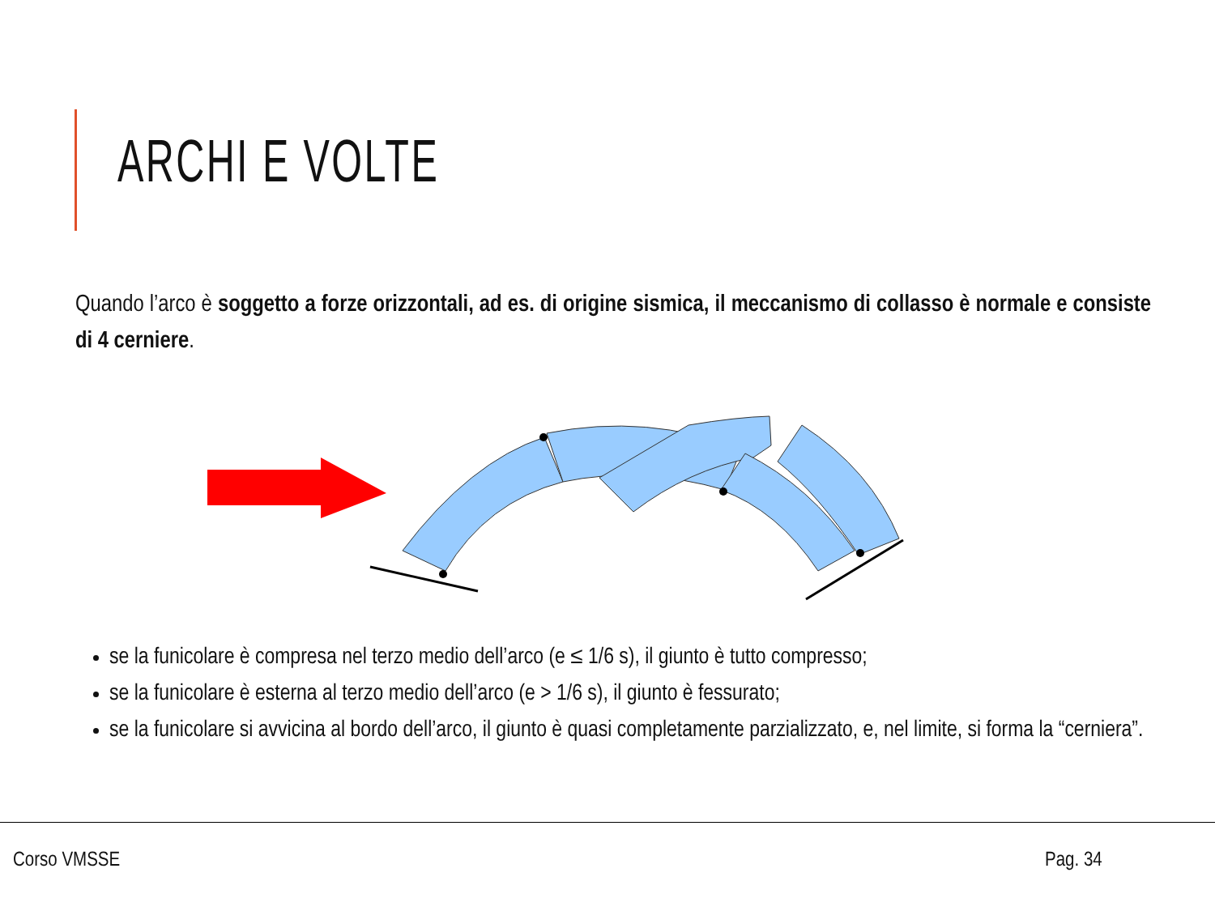ARCHI E VOLTE
Quando l’arco è soggetto a forze orizzontali, ad es. di origine sismica, il meccanismo di collasso è normale e consiste di 4 cerniere.
se la funicolare è compresa nel terzo medio dell’arco (e ≤ 1/6 s), il giunto è tutto compresso;
se la funicolare è esterna al terzo medio dell’arco (e > 1/6 s), il giunto è fessurato;
se la funicolare si avvicina al bordo dell’arco, il giunto è quasi completamente parzializzato, e, nel limite, si forma la “cerniera”.
Corso VMSSE Pag. 34